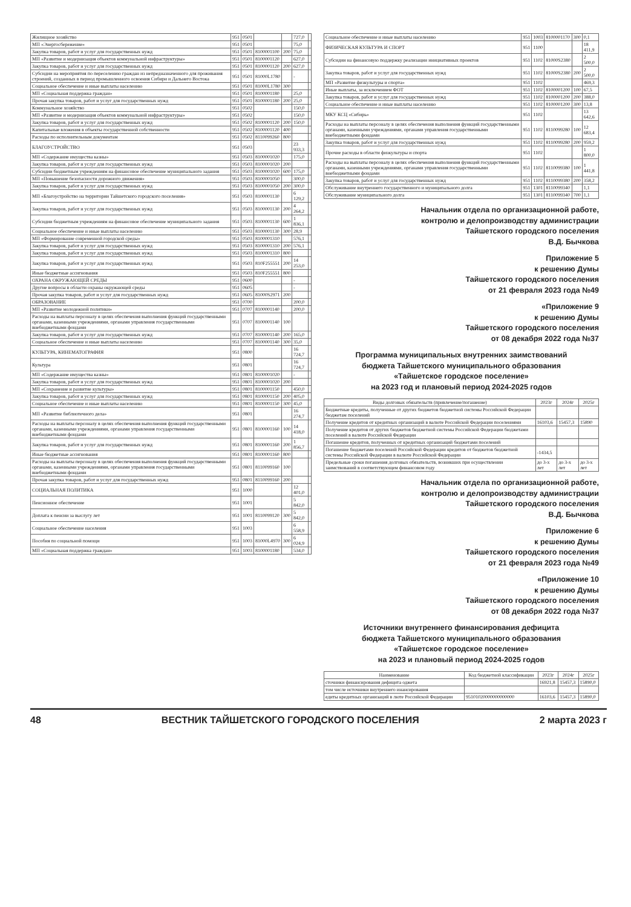| Жилищное хозяйство | 951 | 0501 | | | 727,0 | |
| МП «Энергосбережение» | 951 | 0501 | | | 75,0 | |
| Закупка товаров, работ и услуг для государственных нужд | 951 | 0501 | 8100001100 | 200 | 75,0 | |
| МП «Развитие и модернизация объектов коммунальной инфраструктуры» | 951 | 0501 | 8100001120 | | 627,0 | |
| Закупка товаров, работ и услуг для государственных нужд | 951 | 0501 | 8100001120 | 200 | 627,0 | |
| Субсидии на мероприятия по переселению граждан из непредназначенного для проживания строений, созданных в период промышленного освоения Сибири и Дальнего Востока | 951 | 0501 | 81000L1780 | | - | |
| Социальное обеспечение и иные выплаты населению | 951 | 0501 | 81000L1780 | 300 | | |
| МП «Социальная поддержка граждан» | 951 | 0501 | 8100001180 | | 25,0 | |
| Прочая закупка товаров, работ и услуг для государственных нужд | 951 | 0501 | 8100001180 | 200 | 25,0 | |
| Коммунальное хозяйство | 951 | 0502 | | | 150,0 | |
| МП «Развитие и модернизация объектов коммунальной инфраструктуры» | 951 | 0502 | | | 150,0 | |
| Закупка товаров, работ и услуг для государственных нужд | 951 | 0502 | 8100001120 | 200 | 150,0 | |
| Капитальные вложения в объекты государственной собственности | 951 | 0502 | 8100001120 | 400 | | |
| Расходы по исполнительным документам | 951 | 0502 | 8110099260 | 800 | | |
| БЛАГОУСТРОЙСТВО | 951 | 0503 | | | 23 933,3 | |
| МП «Содержание имущества казны» | 951 | 0503 | 8100001020 | | 175,0 | |
| Закупка товаров, работ и услуг для государственных нужд | 951 | 0503 | 8100001020 | 200 | | |
| Субсидии бюджетным учреждениям на финансовое обеспечение муниципального задания | 951 | 0503 | 8100001020 | 600 | 175,0 | |
| МП «Повышение безопасности дорожного движения» | 951 | 0503 | 8100001050 | | 300,0 | |
| Закупка товаров, работ и услуг для государственных нужд | 951 | 0503 | 8100001050 | 200 | 300,0 | |
| МП «Благоустройство на территории Тайшетского городского поселения» | 951 | 0503 | 8100001130 | | 6 129,2 | |
| Закупка товаров, работ и услуг для государственных нужд | 951 | 0503 | 8100001130 | 200 | 4 264,2 | |
| Субсидии бюджетным учреждениям на финансовое обеспечение муниципального задания | 951 | 0503 | 8100001130 | 600 | 1 836,1 | |
| Социальное обеспечение и иные выплаты населению | 951 | 0503 | 8100001130 | 300 | 28,9 | |
| МП «Формирование современной городской среды» | 951 | 0503 | 8100001310 | | 576,1 | |
| Закупка товаров, работ и услуг для государственных нужд | 951 | 0503 | 8100001310 | 200 | 576,1 | |
| Закупка товаров, работ и услуг для государственных нужд | 951 | 0503 | 8100001310 | 800 | | |
| Закупка товаров, работ и услуг для государственных нужд | 951 | 0503 | 810F255551 | 200 | 14 253,0 | |
| Иные бюджетные ассигнования | 951 | 0503 | 810F255551 | 800 | | |
| ОХРАНА ОКРУЖАЮЩЕЙ СРЕДЫ | 951 | 0600 | | | - | |
| Другие вопросы в области охраны окружающей среды | 951 | 0605 | | | - | |
| Прочая закупка товаров, работ и услуг для государственных нужд | 951 | 0605 | 81000S2971 | 200 | | |
| ОБРАЗОВАНИЕ | 951 | 0700 | | | 200,0 | |
| МП «Развитие молодежной политики» | 951 | 0707 | 8100001140 | | 200,0 | |
| Расходы на выплаты персоналу в целях обеспечения выполнения функций государственными органами, казенными учреждениями, органами управления государственными внебюджетными фондами | 951 | 0707 | 8100001140 | 100 | | |
| Закупка товаров, работ и услуг для государственных нужд | 951 | 0707 | 8100001140 | 200 | 165,0 | |
| Социальное обеспечение и иные выплаты населению | 951 | 0707 | 8100001140 | 300 | 35,0 | |
| КУЛЬТУРА, КИНЕМАТОГРАФИЯ | 951 | 0800 | | | 16 724,7 | |
| Культура | 951 | 0801 | | | 16 724,7 | |
| МП «Содержание имущества казны» | 951 | 0801 | 8100001020 | | - | |
| Закупка товаров, работ и услуг для государственных нужд | 951 | 0801 | 8100001020 | 200 | | |
| МП «Сохранение и развитие культуры» | 951 | 0801 | 8100001150 | | 450,0 | |
| Закупка товаров, работ и услуг для государственных нужд | 951 | 0801 | 8100001150 | 200 | 405,0 | |
| Социальное обеспечение и иные выплаты населению | 951 | 0801 | 8100001150 | 300 | 45,0 | |
| МП «Развитие библиотечного дела» | 951 | 0801 | | | 16 274,7 | |
| Расходы на выплаты персоналу в целях обеспечения выполнения функций государственными органами, казенными учреждениями, органами управления государственными внебюджетными фондами | 951 | 0801 | 8100001160 | 100 | 14 418,0 | |
| Закупка товаров, работ и услуг для государственных нужд | 951 | 0801 | 8100001160 | 200 | 1 856,7 | |
| Иные бюджетные ассигнования | 951 | 0801 | 8100001160 | 800 | | |
| Расходы на выплаты персоналу в целях обеспечения выполнения функций государственными органами, казенными учреждениями, органами управления государственными внебюджетными фондами | 951 | 0801 | 8110099160 | 100 | | |
| Прочая закупка товаров, работ и услуг для государственных нужд | 951 | 0801 | 8110099160 | 200 | | |
| СОЦИАЛЬНАЯ ПОЛИТИКА | 951 | 1000 | | | 12 401,0 | |
| Пенсионное обеспечение | 951 | 1001 | | | 5 842,0 | |
| Доплата к пенсии за выслугу лет | 951 | 1001 | 8110099120 | 300 | 5 842,0 | |
| Социальное обеспечение населения | 951 | 1003 | | | 6 558,9 | |
| Пособия по социальной помощи | 951 | 1003 | 81000L4970 | 300 | 6 024,9 | |
| МП «Социальная поддержка граждан» | 951 | 1003 | 8100001180 | | 534,0 | |
| Социальное обеспечение и иные выплаты населению | 951 | 1003 | 8100001170 | 300 | 0,1 |
| ФИЗИЧЕСКАЯ КУЛЬТУРА И СПОРТ | 951 | 1100 | | | 18 411,9 |
| Субсидии на финансовую поддержку реализации инициативных проектов | 951 | 1102 | 81000S2380 | | 2 500,0 |
| Закупка товаров, работ и услуг для государственных нужд | 951 | 1102 | 81000S2380 | 200 | 2 500,0 |
| МП «Развитие физкультуры и спорта» | 951 | 1102 | | | 469,3 |
| Иные выплаты, за исключением ФОТ | 951 | 1102 | 8100001200 | 100 | 67,5 |
| Закупка товаров, работ и услуг для государственных нужд | 951 | 1102 | 8100001200 | 200 | 388,0 |
| Социальное обеспечение и иные выплаты населению | 951 | 1102 | 8100001200 | 300 | 13,8 |
| МКУ КСЦ «Сибирь» | 951 | 1102 | | | 13 642,6 |
| Расходы на выплаты персоналу в целях обеспечения выполнения функций государственными органами, казенными учреждениями, органами управления государственными внебюджетными фондами | 951 | 1102 | 8110099280 | 100 | 12 683,4 |
| Закупка товаров, работ и услуг для государственных нужд | 951 | 1102 | 8110099280 | 200 | 959,2 |
| Прочие расходы в области физкультуры и спорта | 951 | 1102 | | | 1 800,0 |
| Расходы на выплаты персоналу в целях обеспечения выполнения функций государственными органами, казенными учреждениями, органами управления государственными внебюджетными фондами | 951 | 1102 | 8110099380 | 100 | 1 441,8 |
| Закупка товаров, работ и услуг для государственных нужд | 951 | 1102 | 8110099380 | 200 | 358,2 |
| Обслуживание внутреннего государственного и муниципального долга | 951 | 1301 | 8110099340 | | 1,1 |
| Обслуживание муниципального долга | 951 | 1301 | 8110099340 | 700 | 1,1 |
Начальник отдела по организационной работе,
контролю и делопроизводству администрации
Тайшетского городского поселения
В.Д. Бычкова
Приложение 5
к решению Думы
Тайшетского городского поселения
от 21 февраля 2023 года №49
«Приложение 9
к решению Думы
Тайшетского городского поселения
от 08 декабря 2022 года №37
Программа муниципальных внутренних заимствований
бюджета Тайшетского муниципального образования
«Тайшетское городское поселение»
на 2023 год и плановый период 2024-2025 годов
| Виды долговых обязательств (привлечение/погашение) | 2023г | 2024г | 2025г |
| --- | --- | --- | --- |
| Бюджетные кредиты, полученные от других бюджетов бюджетной системы Российской Федерации бюджетам поселений | | | |
| Получение кредитов от кредитных организаций в валюте Российской Федерации поселениями | 16103,6 | 15457,3 | 15890 |
| Получение кредитов от других бюджетов бюджетной системы Российской Федерации бюджетами поселений в валюте Российской Федерации | | | |
| Погашение кредитов, полученных от кредитных организаций бюджетами поселений | | | |
| Погашение бюджетами поселений Российской Федерации кредитов от бюджетов бюджетной системы Российской Федерации в валюте Российской Федерации | -1434,5 | | |
| Предельные сроки погашения долговых обязательств, возникших при осуществлении заимствований в соответствующем финансовом году | до 3-х лет | до 3-х лет | до 3-х лет |
Начальник отдела по организационной работе,
контролю и делопроизводству администрации
Тайшетского городского поселения
В.Д. Бычкова
Приложение 6
к решению Думы
Тайшетского городского поселения
от 21 февраля 2023 года №49
«Приложение 10
к решению Думы
Тайшетского городского поселения
от 08 декабря 2022 года №37
Источники внутреннего финансирования дефицита
бюджета Тайшетского муниципального образования
«Тайшетское городское поселение»
на 2023 и плановый период 2024-2025 годов
| Наименование | Код бюджетной классификации | 2023г | 2024г | 2025г |
| --- | --- | --- | --- | --- |
| сточники финансирования дефицита оджета | | 16921,8 | 15457,3 | 15890,0 |
| том числе источники внутреннего инансирования | | | | |
| едиты кредитных организаций в люте Российской Федерации | 95101020000000000000 | 16103,6 | 15457,3 | 15890,0 |
48 ВЕСТНИК ТАЙШЕТСКОГО ГОРОДСКОГО ПОСЕЛЕНИЯ 2 марта 2023 г